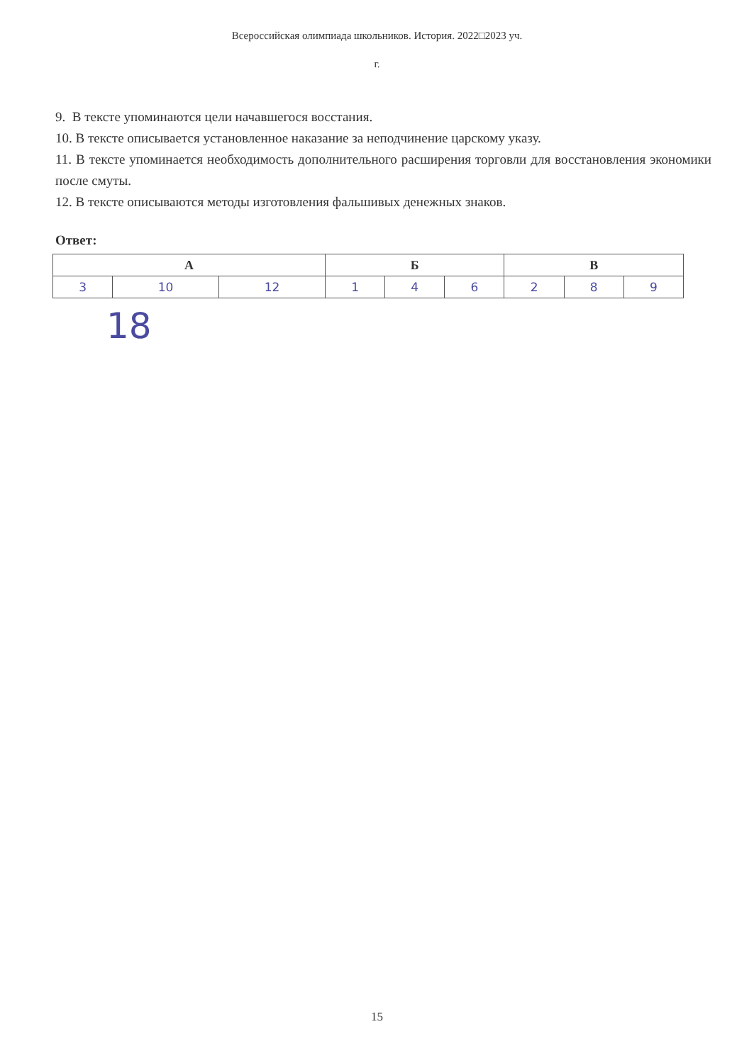Всероссийская олимпиада школьников. История. 2022□2023 уч.
г.
9. В тексте упоминаются цели начавшегося восстания.
10. В тексте описывается установленное наказание за неподчинение царскому указу.
11. В тексте упоминается необходимость дополнительного расширения торговли для восстановления экономики после смуты.
12. В тексте описываются методы изготовления фальшивых денежных знаков.
Ответ:
| А | | | Б | | | В | | |
| --- | --- | --- | --- | --- | --- | --- | --- | --- |
| 3 | 10 | 12 | 1 | 4 | 6 | 2 | 8 | 9 |
18
15